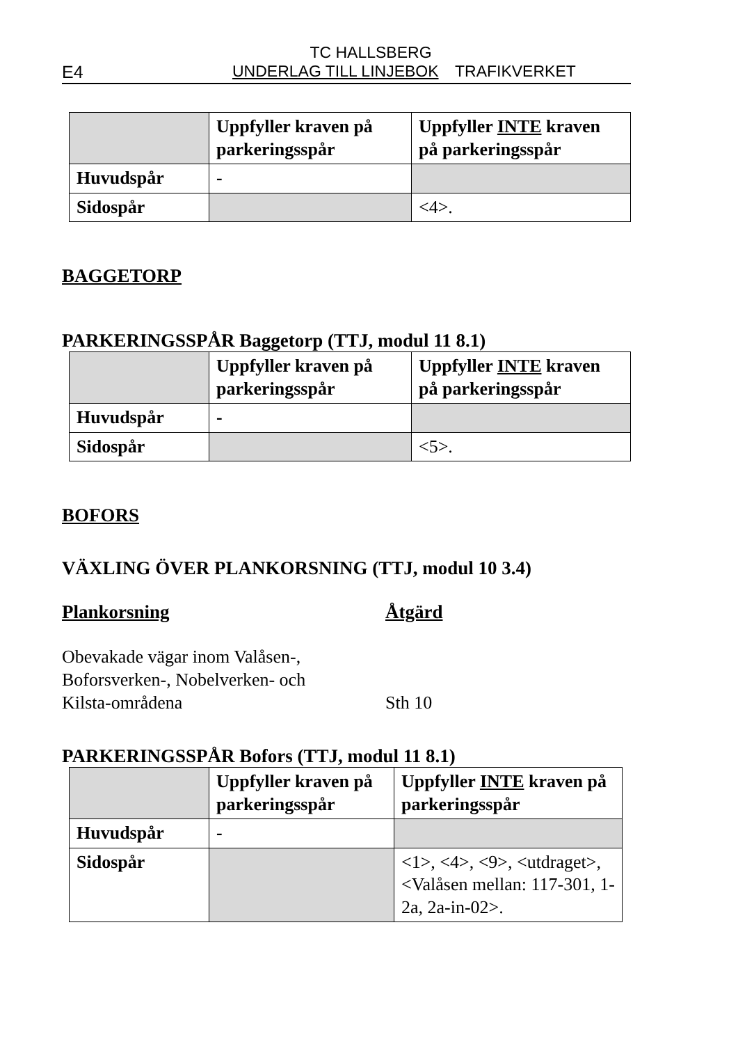TC HALLSBERG
E4 UNDERLAG TILL LINJEBOK TRAFIKVERKET
| | Uppfyller kraven på parkeringsspår | Uppfyller INTE kraven på parkeringsspår |
| Huvudspår | - | |
| Sidospår | | <4>. |
BAGGETORP
PARKERINGSSPÅR Baggetorp (TTJ, modul 11 8.1)
| | Uppfyller kraven på parkeringsspår | Uppfyller INTE kraven på parkeringsspår |
| Huvudspår | - | |
| Sidospår | | <5>. |
BOFORS
VÄXLING ÖVER PLANKORSNING (TTJ, modul 10 3.4)
Plankorsning
Obevakade vägar inom Valåsen-,
Boforsverken-, Nobelverken- och
Kilsta-områdena
Åtgärd
Sth 10
PARKERINGSSPÅR Bofors (TTJ, modul 11 8.1)
| | Uppfyller kraven på parkeringsspår | Uppfyller INTE kraven på parkeringsspår |
| Huvudspår | - | |
| Sidospår | | <1>, <4>, <9>, <utdraget>, <Valåsen mellan: 117-301, 1-2a, 2a-in-02>. |